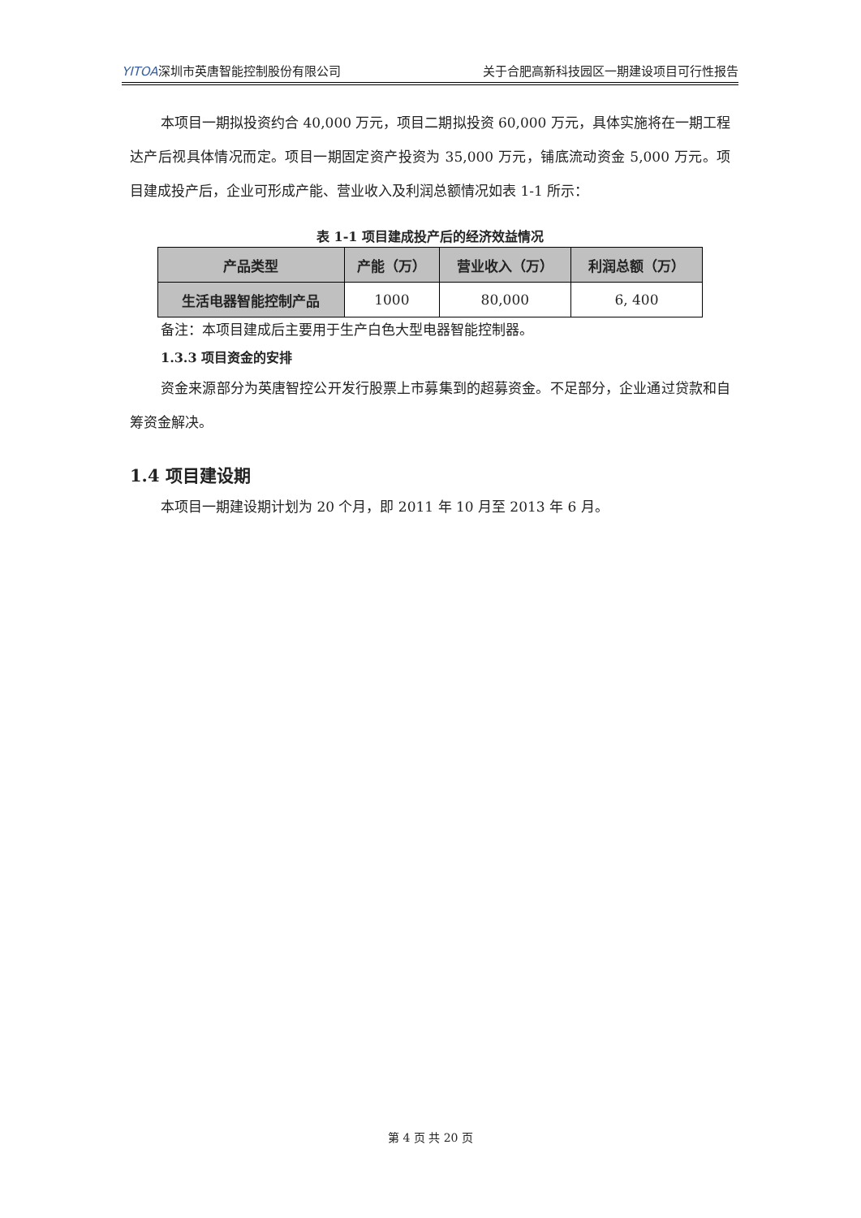YITOA深圳市英唐智能控制股份有限公司 关于合肥高新科技园区一期建设项目可行性报告
本项目一期拟投资约合 40,000 万元，项目二期拟投资 60,000 万元，具体实施将在一期工程达产后视具体情况而定。项目一期固定资产投资为 35,000 万元，铺底流动资金 5,000 万元。项目建成投产后，企业可形成产能、营业收入及利润总额情况如表 1-1 所示：
表 1-1 项目建成投产后的经济效益情况
| 产品类型 | 产能（万） | 营业收入（万） | 利润总额（万） |
| --- | --- | --- | --- |
| 生活电器智能控制产品 | 1000 | 80,000 | 6, 400 |
备注：本项目建成后主要用于生产白色大型电器智能控制器。
1.3.3 项目资金的安排
资金来源部分为英唐智控公开发行股票上市募集到的超募资金。不足部分，企业通过贷款和自筹资金解决。
1.4 项目建设期
本项目一期建设期计划为 20 个月，即 2011 年 10 月至 2013 年 6 月。
第 4 页 共 20 页